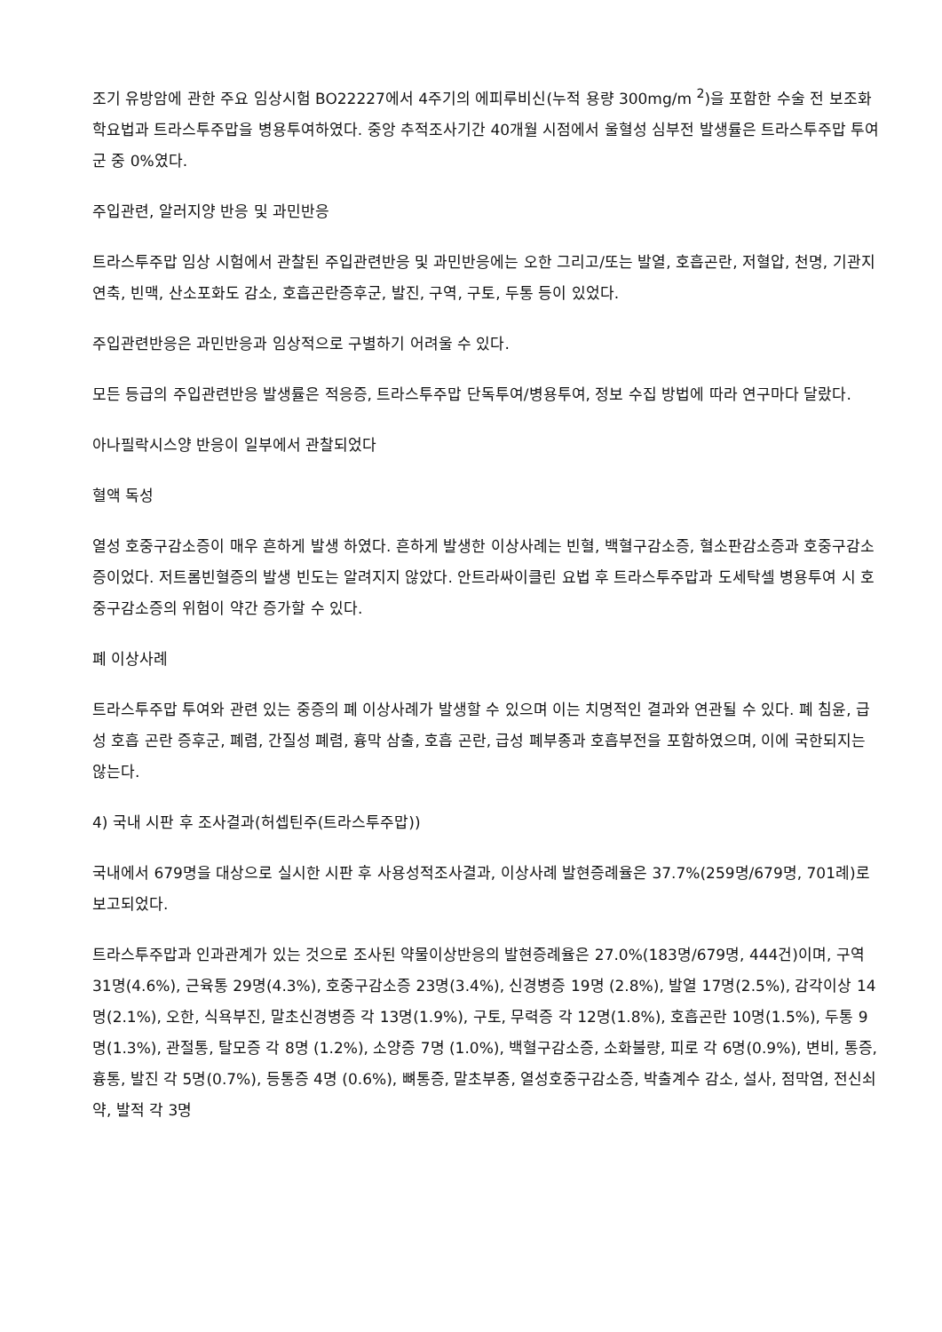조기 유방암에 관한 주요 임상시험 BO22227에서 4주기의 에피루비신(누적 용량 300mg/m <sup>2</sup>)을 포함한 수술 전 보조화학요법과 트라스투주맙을 병용투여하였다. 중앙 추적조사기간 40개월 시점에서 울혈성 심부전 발생률은 트라스투주맙 투여군 중 0%였다.
주입관련, 알러지양 반응 및 과민반응
트라스투주맙 임상 시험에서 관찰된 주입관련반응 및 과민반응에는 오한 그리고/또는 발열, 호흡곤란, 저혈압, 천명, 기관지연축, 빈맥, 산소포화도 감소, 호흡곤란증후군, 발진, 구역, 구토, 두통 등이 있었다.
주입관련반응은 과민반응과 임상적으로 구별하기 어려울 수 있다.
모든 등급의 주입관련반응 발생률은 적응증, 트라스투주맙 단독투여/병용투여, 정보 수집 방법에 따라 연구마다 달랐다.
아나필락시스양 반응이 일부에서 관찰되었다
혈액 독성
열성 호중구감소증이 매우 흔하게 발생 하였다. 흔하게 발생한 이상사례는 빈혈, 백혈구감소증, 혈소판감소증과 호중구감소증이었다. 저트롬빈혈증의 발생 빈도는 알려지지 않았다. 안트라싸이클린 요법 후 트라스투주맙과 도세탁셀 병용투여 시 호중구감소증의 위험이 약간 증가할 수 있다.
폐 이상사례
트라스투주맙 투여와 관련 있는 중증의 폐 이상사례가 발생할 수 있으며 이는 치명적인 결과와 연관될 수 있다. 폐 침윤, 급성 호흡 곤란 증후군, 폐렴, 간질성 폐렴, 흉막 삼출, 호흡 곤란, 급성 폐부종과 호흡부전을 포함하였으며, 이에 국한되지는 않는다.
4) 국내 시판 후 조사결과(허셉틴주(트라스투주맙))
국내에서 679명을 대상으로 실시한 시판 후 사용성적조사결과, 이상사례 발현증례율은 37.7%(259명/679명, 701례)로 보고되었다.
트라스투주맙과 인과관계가 있는 것으로 조사된 약물이상반응의 발현증례율은 27.0%(183명/679명, 444건)이며, 구역 31명(4.6%), 근육통 29명(4.3%), 호중구감소증 23명(3.4%), 신경병증 19명 (2.8%), 발열 17명(2.5%), 감각이상 14명(2.1%), 오한, 식욕부진, 말초신경병증 각 13명(1.9%), 구토, 무력증 각 12명(1.8%), 호흡곤란 10명(1.5%), 두통 9명(1.3%), 관절통, 탈모증 각 8명 (1.2%), 소양증 7명 (1.0%), 백혈구감소증, 소화불량, 피로 각 6명(0.9%), 변비, 통증, 흉통, 발진 각 5명(0.7%), 등통증 4명 (0.6%), 뼈통증, 말초부종, 열성호중구감소증, 박출계수 감소, 설사, 점막염, 전신쇠약, 발적 각 3명